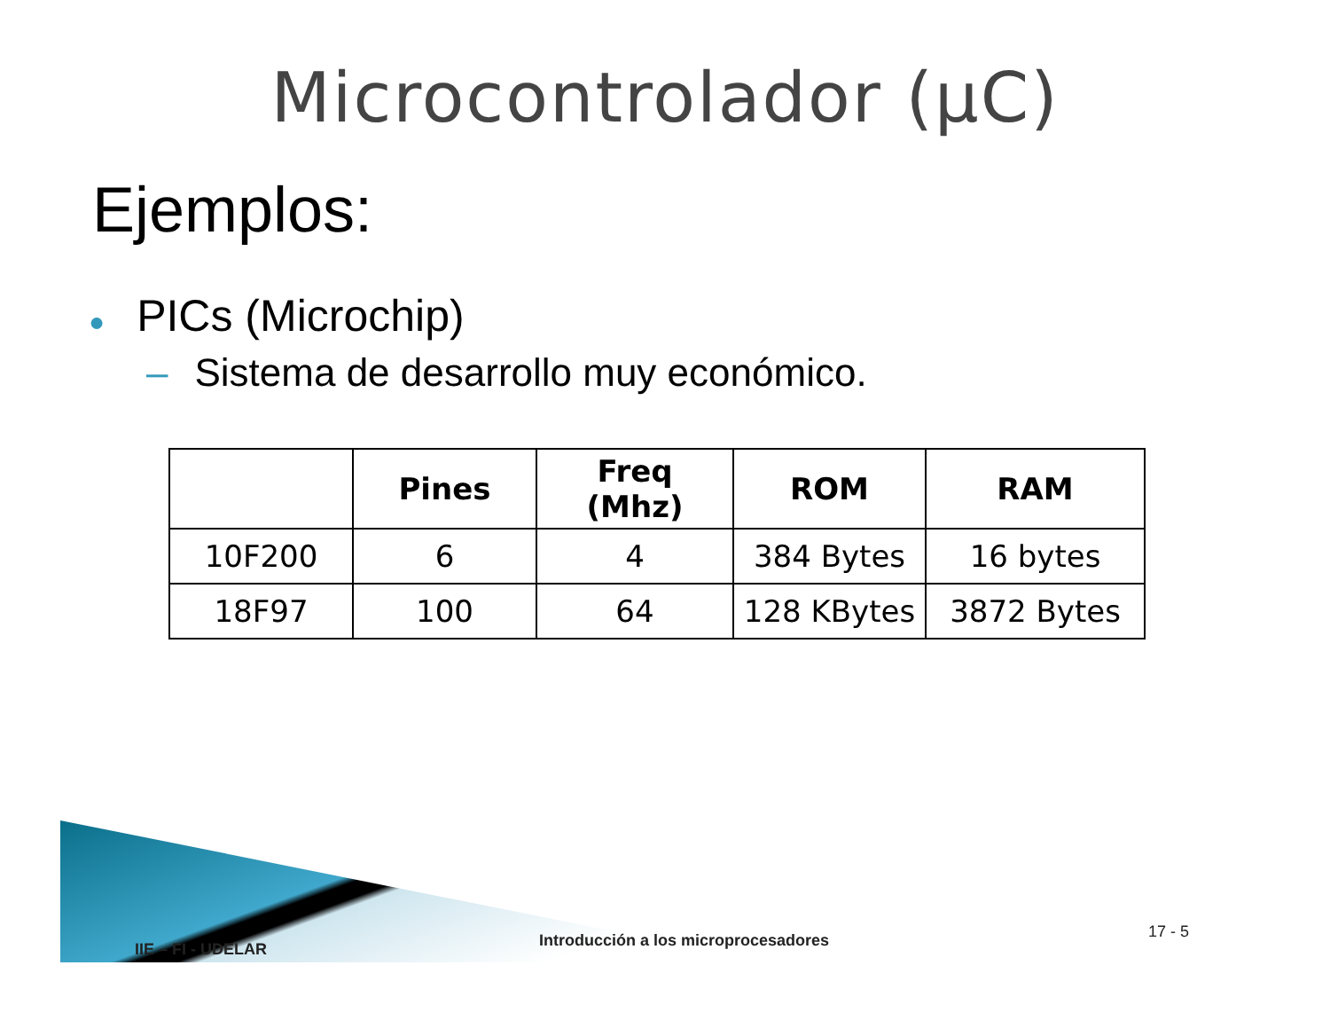Microcontrolador (µC)
Ejemplos:
● PICs (Microchip)
– Sistema de desarrollo muy económico.
| | Pines | Freq (Mhz) | ROM | RAM |
| --- | --- | --- | --- | --- |
| 10F200 | 6 | 4 | 384 Bytes | 16 bytes |
| 18F97 | 100 | 64 | 128 KBytes | 3872 Bytes |
17 - 5 Introducción a los microprocesadores IIE – FI - UDELAR